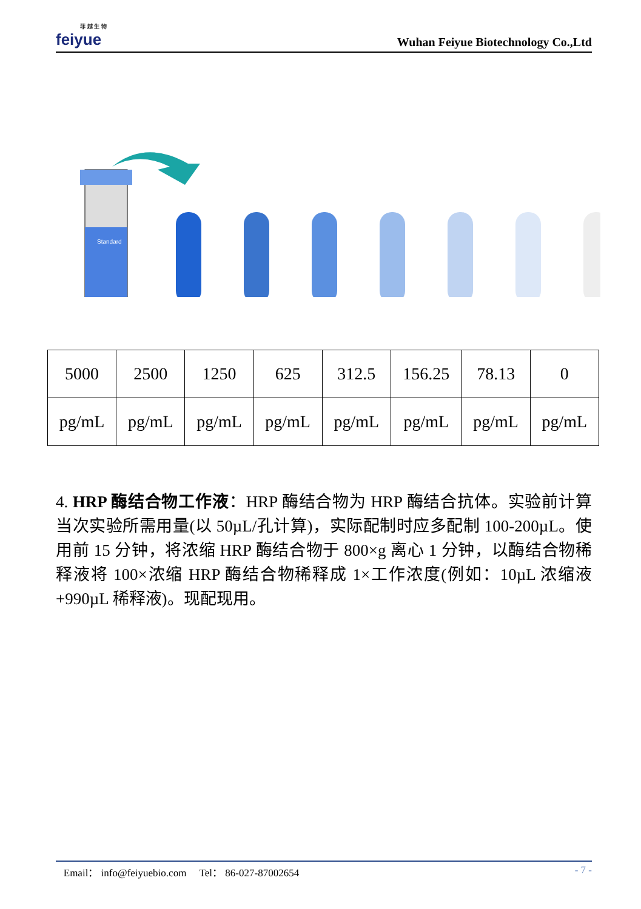菲 越 生 物
feiyue
Wuhan Feiyue Biotechnology Co.,Ltd
Standard
| 5000 | 2500 | 1250 | 625 | 312.5 | 156.25 | 78.13 | 0 |
| pg/mL | pg/mL | pg/mL | pg/mL | pg/mL | pg/mL | pg/mL | pg/mL |
4. HRP 酶结合物工作液：HRP 酶结合物为 HRP 酶结合抗体。实验前计算当次实验所需用量(以 50µL/孔计算)，实际配制时应多配制 100-200µL。使用前 15 分钟，将浓缩 HRP 酶结合物于 800×g 离心 1 分钟，以酶结合物稀释液将 100×浓缩 HRP 酶结合物稀释成 1×工作浓度(例如：10µL 浓缩液+990µL 稀释液)。现配现用。
Email： info@feiyuebio.com Tel： 86-027-87002654 - 7 -